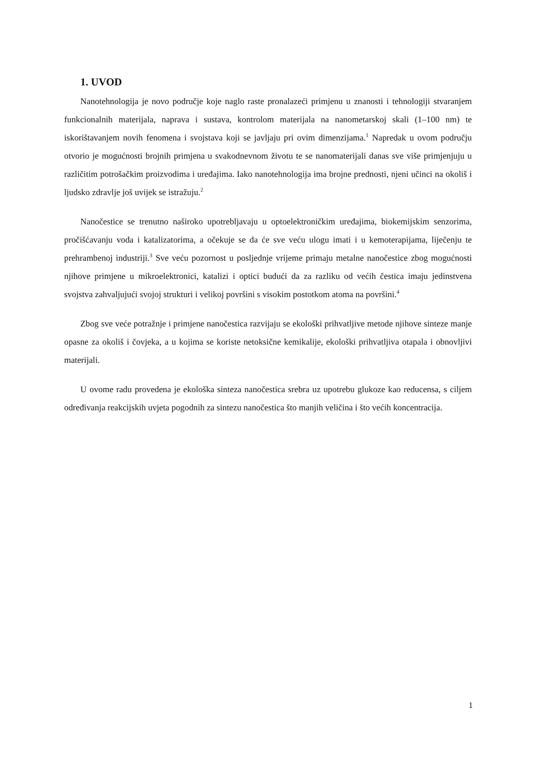1. UVOD
Nanotehnologija je novo područje koje naglo raste pronalazeći primjenu u znanosti i tehnologiji stvaranjem funkcionalnih materijala, naprava i sustava, kontrolom materijala na nanometarskoj skali (1–100 nm) te iskorištavanjem novih fenomena i svojstava koji se javljaju pri ovim dimenzijama.<sup>1</sup> Napredak u ovom području otvorio je mogućnosti brojnih primjena u svakodnevnom životu te se nanomaterijali danas sve više primjenjuju u različitim potrošačkim proizvodima i uređajima. Iako nanotehnologija ima brojne prednosti, njeni učinci na okoliš i ljudsko zdravlje još uvijek se istražuju.<sup>2</sup>
Nanočestice se trenutno naširoko upotrebljavaju u optoelektroničkim uređajima, biokemijskim senzorima, pročišćavanju voda i katalizatorima, a očekuje se da će sve veću ulogu imati i u kemoterapijama, liječenju te prehrambenoj industriji.<sup>3</sup> Sve veću pozornost u posljednje vrijeme primaju metalne nanočestice zbog mogućnosti njihove primjene u mikroelektronici, katalizi i optici budući da za razliku od većih čestica imaju jedinstvena svojstva zahvaljujući svojoj strukturi i velikoj površini s visokim postotkom atoma na površini.<sup>4</sup>
Zbog sve veće potražnje i primjene nanočestica razvijaju se ekološki prihvatljive metode njihove sinteze manje opasne za okoliš i čovjeka, a u kojima se koriste netoksične kemikalije, ekološki prihvatljiva otapala i obnovljivi materijali.
U ovome radu provedena je ekološka sinteza nanočestica srebra uz upotrebu glukoze kao reducensa, s ciljem određivanja reakcijskih uvjeta pogodnih za sintezu nanočestica što manjih veličina i što većih koncentracija.
1